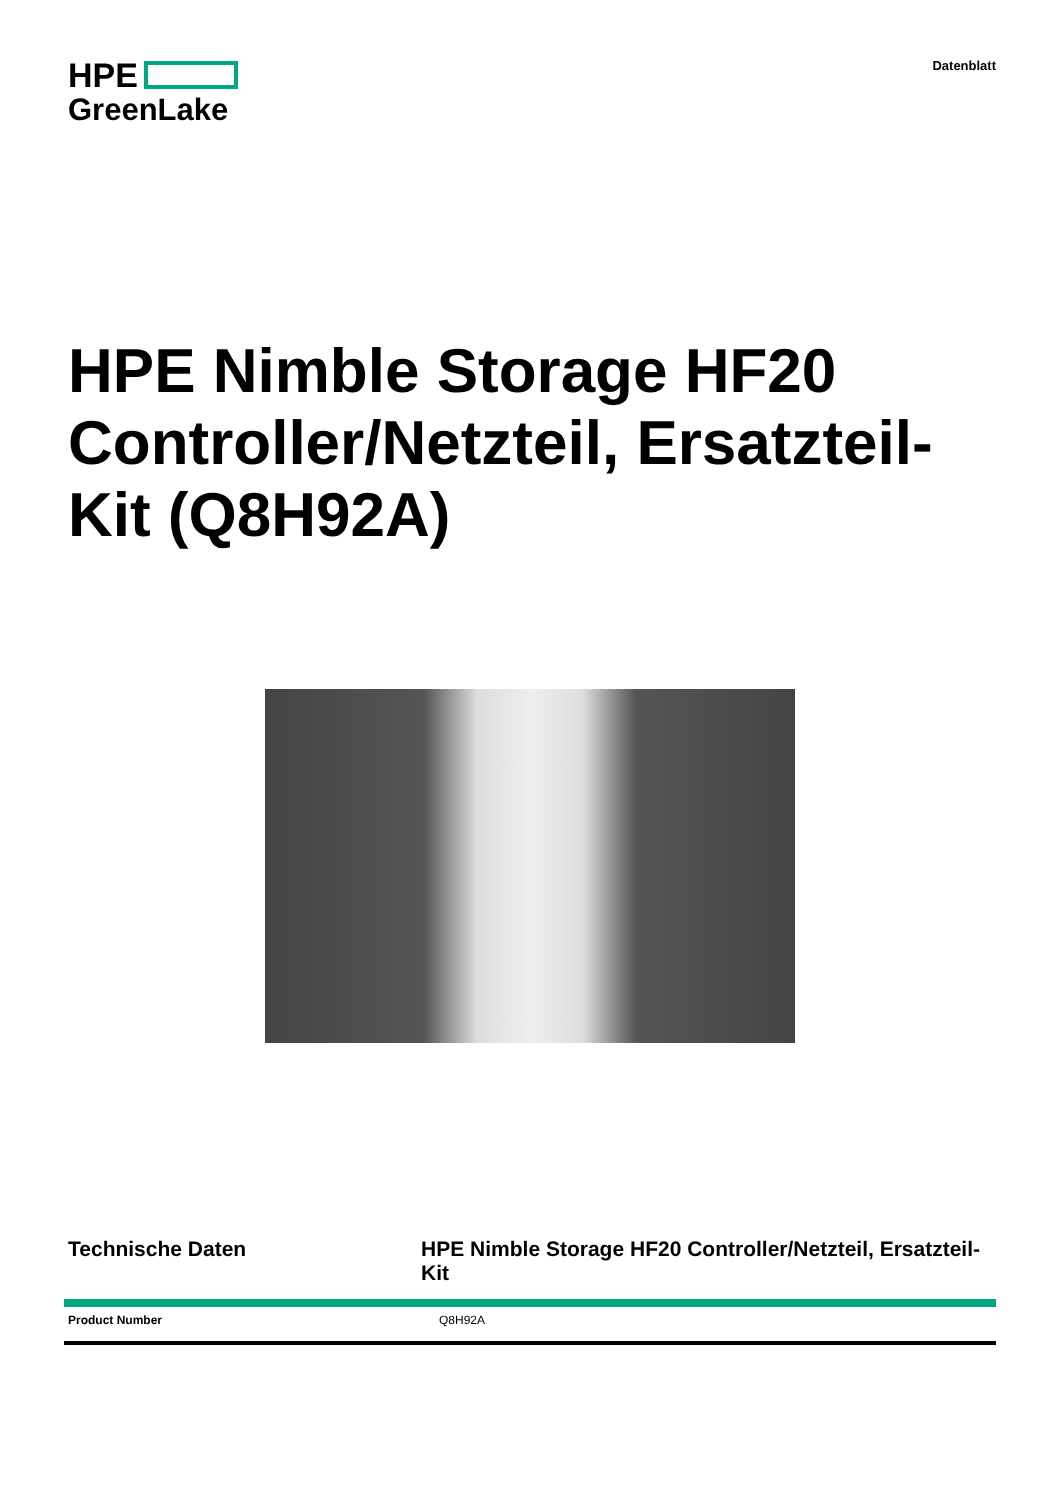HPE
GreenLake
Datenblatt
HPE Nimble Storage HF20 Controller/Netzteil, Ersatzteil-Kit (Q8H92A)
Technische Daten HPE Nimble Storage HF20 Controller/Netzteil, Ersatzteil-Kit
| Product Number | Q8H92A |